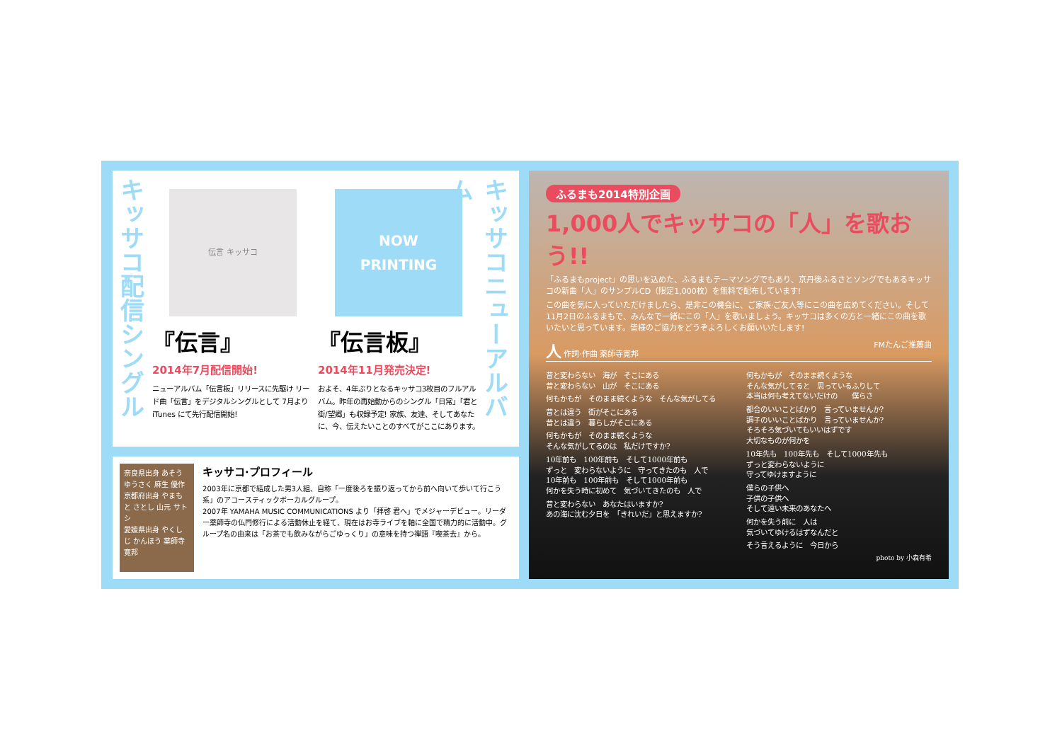キッサコ配信シングル
伝言 キッサコ
『伝言』
2014年7月配信開始!
ニューアルバム「伝言板」リリースに先駆け リード曲「伝言」をデジタルシングルとして 7月より iTunes にて先行配信開始!
NOW
PRINTING
『伝言板』
2014年11月発売決定!
およそ、4年ぶりとなるキッサコ3枚目のフルアルバム。昨年の再始動からのシングル「日常」「君と街/望郷」も収録予定! 家族、友達、そしてあなたに、今、伝えたいことのすべてがここにあります。
キッサコニューアルバム
奈良県出身 あそう ゆうさく 麻生 優作
京都府出身 やまもと さとし 山元 サトシ
愛媛県出身 やくしじ かんほう 薬師寺 寛邦
キッサコ·プロフィール
2003年に京都で結成した男3人組、自称「一度後ろを振り返ってから前へ向いて歩いて行こう系」のアコースティックボーカルグループ。
2007年 YAMAHA MUSIC COMMUNICATIONS より「拝啓 君へ」でメジャーデビュー。リーダー薬師寺の仏門修行による活動休止を経て、現在はお寺ライブを軸に全国で精力的に活動中。グループ名の由来は「お茶でも飲みながらごゆっくり」の意味を持つ禅語『喫茶去』から。
ふるまも2014特別企画
1,000人でキッサコの「人」を歌おう!!
「ふるまもproject」の思いを込めた、ふるまもテーマソングでもあり、京丹後ふるさとソングでもあるキッサコの新曲「人」のサンプルCD（限定1,000枚）を無料で配布しています!
この曲を気に入っていただけましたら、是非この機会に、ご家族·ご友人等にこの曲を広めてください。そして11月2日のふるまもで、みんなで一緒にこの「人」を歌いましょう。キッサコは多くの方と一緒にこの曲を歌いたいと思っています。皆様のご協力をどうぞよろしくお願いいたします!
人 作詞·作曲 薬師寺寛邦 FMたんご推薦曲
昔と変わらない　海が　そこにある
昔と変わらない　山が　そこにある
何もかもが　そのまま続くような　そんな気がしてる
昔とは違う　街がそこにある
昔とは違う　暮らしがそこにある
何もかもが　そのまま続くような
そんな気がしてるのは　私だけですか?
10年前も　100年前も　そして1000年前も
ずっと　変わらないように　守ってきたのも　人で
10年前も　100年前も　そして1000年前も
何かを失う時に初めて　気づいてきたのも　人で
昔と変わらない　あなたはいますか?
あの海に沈む夕日を　「きれいだ」と思えますか?
何もかもが　そのまま続くような
そんな気がしてると　思っているふりして
本当は何も考えてないだけの　　僕らさ
都合のいいことばかり　言っていませんか?
調子のいいことばかり　言っていませんか?
そろそろ気づいてもいいはずです
大切なものが何かを
10年先も　100年先も　そして1000年先も
ずっと変わらないように
守ってゆけますように
僕らの子供へ
子供の子供へ
そして遠い未来のあなたへ
何かを失う前に　人は
気づいてゆけるはずなんだと
そう言えるように　今日から
photo by 小森有希